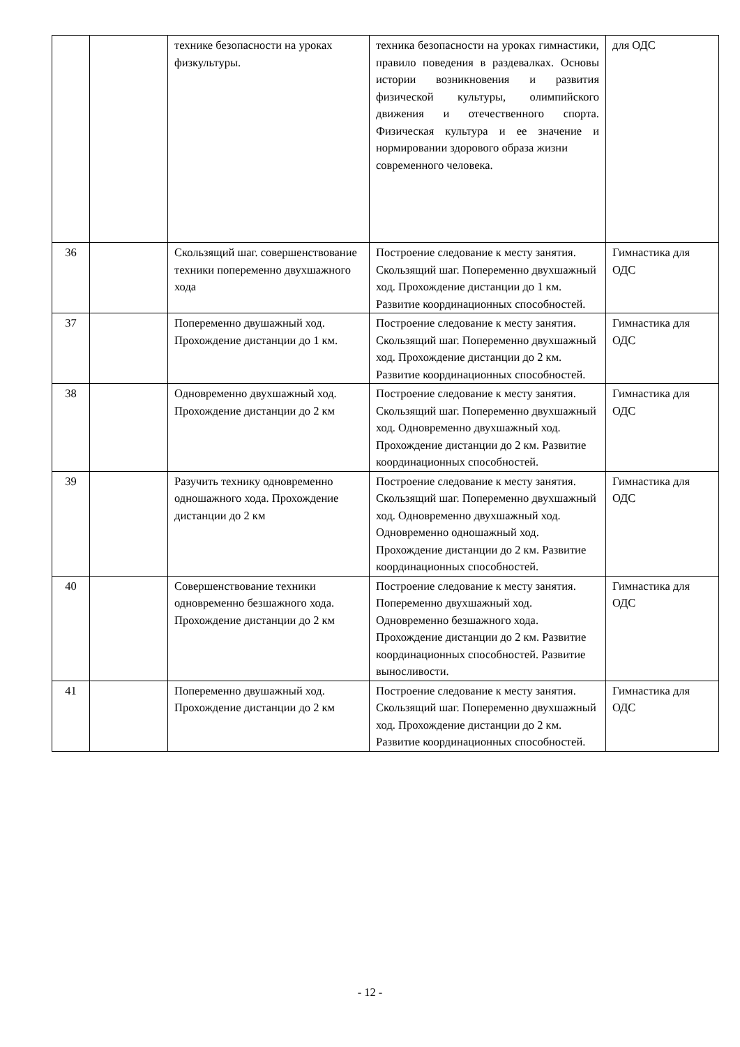| | | технике безопасности на уроках физкультуры. | техника безопасности на уроках гимнастики, правило поведения в раздевалках. Основы истории возникновения и развития физической культуры, олимпийского движения и отечественного спорта. Физическая культура и ее значение и нормировании здорового образа жизни современного человека. | для ОДС |
| 36 | | Скользящий шаг. совершенствование техники попеременно двухшажного хода | Построение следование к месту занятия. Скользящий шаг. Попеременно двухшажный ход. Прохождение дистанции до 1 км. Развитие координационных способностей. | Гимнастика для ОДС |
| 37 | | Попеременно двушажный ход. Прохождение дистанции до 1 км. | Построение следование к месту занятия. Скользящий шаг. Попеременно двухшажный ход. Прохождение дистанции до 2 км. Развитие координационных способностей. | Гимнастика для ОДС |
| 38 | | Одновременно двухшажный ход. Прохождение дистанции до 2 км | Построение следование к месту занятия. Скользящий шаг. Попеременно двухшажный ход. Одновременно двухшажный ход. Прохождение дистанции до 2 км. Развитие координационных способностей. | Гимнастика для ОДС |
| 39 | | Разучить технику одновременно одношажного хода. Прохождение дистанции до 2 км | Построение следование к месту занятия. Скользящий шаг. Попеременно двухшажный ход. Одновременно двухшажный ход. Одновременно одношажный ход. Прохождение дистанции до 2 км. Развитие координационных способностей. | Гимнастика для ОДС |
| 40 | | Совершенствование техники одновременно безшажного хода. Прохождение дистанции до 2 км | Построение следование к месту занятия. Попеременно двухшажный ход. Одновременно безшажного хода. Прохождение дистанции до 2 км. Развитие координационных способностей. Развитие выносливости. | Гимнастика для ОДС |
| 41 | | Попеременно двушажный ход. Прохождение дистанции до 2 км | Построение следование к месту занятия. Скользящий шаг. Попеременно двухшажный ход. Прохождение дистанции до 2 км. Развитие координационных способностей. | Гимнастика для ОДС |
- 12 -